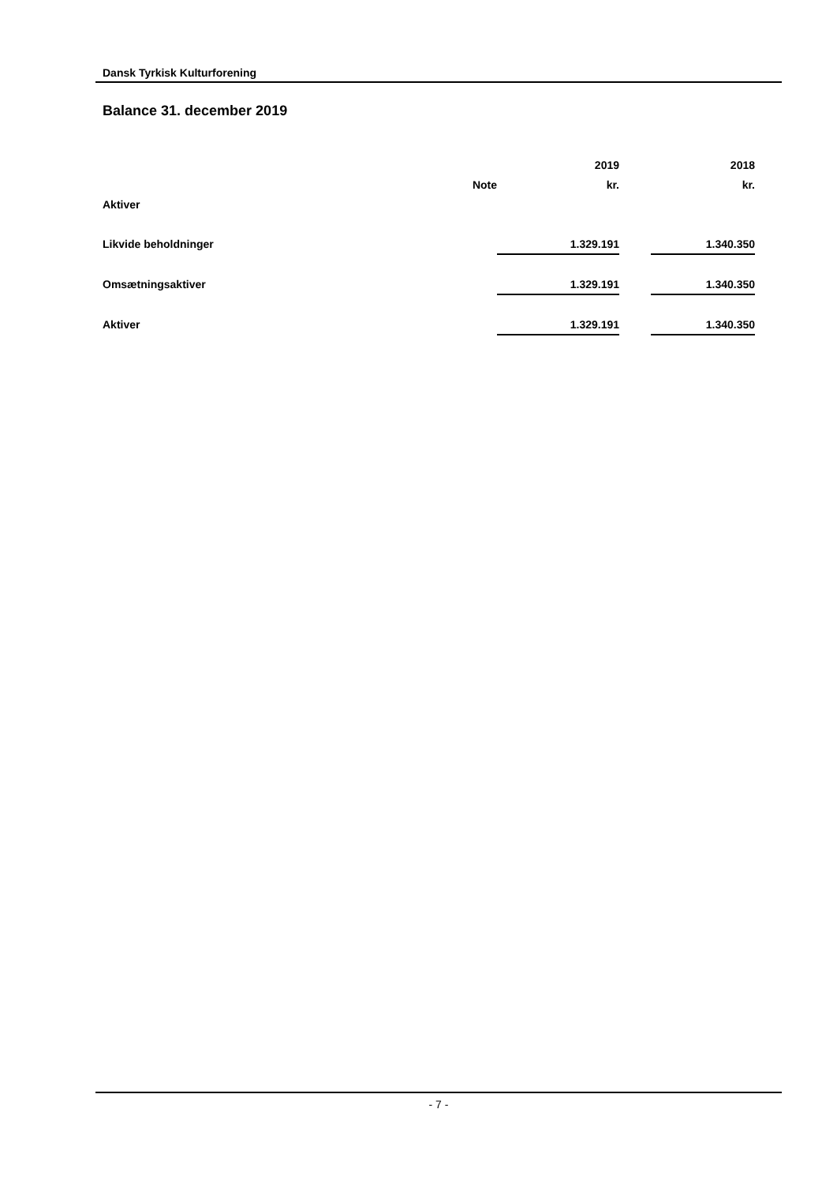Dansk Tyrkisk Kulturforening
Balance 31. december 2019
| | | | 2019 | | 2018 |
| | Note | | kr. | | kr. |
| Aktiver | | | | | |
| Likvide beholdninger | | | 1.329.191 | | 1.340.350 |
| Omsætningsaktiver | | | 1.329.191 | | 1.340.350 |
| Aktiver | | | 1.329.191 | | 1.340.350 |
- 7 -